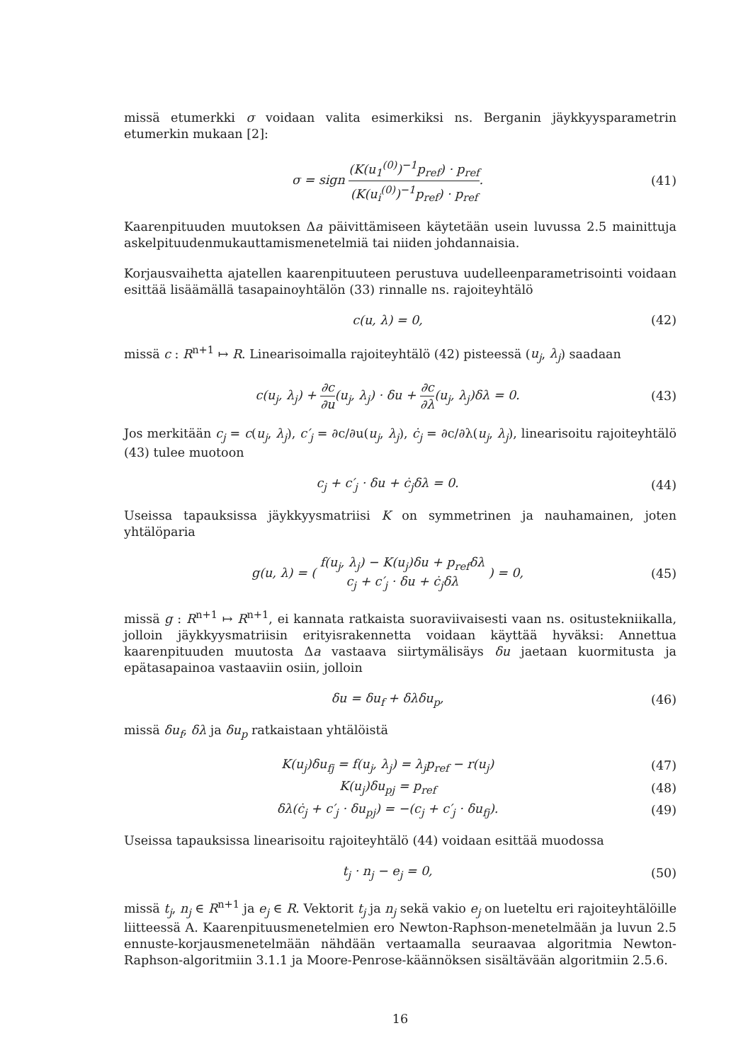missä etumerkki σ voidaan valita esimerkiksi ns. Berganin jäykkyysparametrin etumerkin mukaan [2]:
σ = sign (K(u<sub>1</sub><sup>(0)</sup>)<sup>−1</sup>p<sub>ref</sub>) · p<sub>ref</sub> (K(u<sub>i</sub><sup>(0)</sup>)<sup>−1</sup>p<sub>ref</sub>) · p<sub>ref</sub>.
(41)
Kaarenpituuden muutoksen Δa päivittämiseen käytetään usein luvussa 2.5 mainittuja askelpituudenmukauttamismenetelmiä tai niiden johdannaisia.
Korjausvaihetta ajatellen kaarenpituuteen perustuva uudelleenparametrisointi voidaan esittää lisäämällä tasapainoyhtälön (33) rinnalle ns. rajoiteyhtälö
c(u, λ) = 0, (42)
missä c : R<sup>n+1</sup> ↦ R. Linearisoimalla rajoiteyhtälö (42) pisteessä (u<sub>j</sub>, λ<sub>j</sub>) saadaan
c(u<sub>j</sub>, λ<sub>j</sub>) + ∂c ∂u(u<sub>j</sub>, λ<sub>j</sub>) · δu + ∂c ∂λ(u<sub>j</sub>, λ<sub>j</sub>)δλ = 0.
(43)
Jos merkitään c<sub>j</sub> = c(u<sub>j</sub>, λ<sub>j</sub>), c′<sub>j</sub> = ∂c/∂u(u<sub>j</sub>, λ<sub>j</sub>), ċ<sub>j</sub> = ∂c/∂λ(u<sub>j</sub>, λ<sub>j</sub>), linearisoitu rajoiteyhtälö (43) tulee muotoon
c<sub>j</sub> + c′<sub>j</sub> · δu + ċ<sub>j</sub>δλ = 0. (44)
Useissa tapauksissa jäykkyysmatriisi K on symmetrinen ja nauhamainen, joten yhtälöparia
g(u, λ) = ( f(u<sub>j</sub>, λ<sub>j</sub>) − K(u<sub>j</sub>)δu + p<sub>ref</sub>δλ c<sub>j</sub> + c′<sub>j</sub> · δu + ċ<sub>j</sub>δλ ) = 0,
(45)
missä g : R<sup>n+1</sup> ↦ R<sup>n+1</sup>, ei kannata ratkaista suoraviivaisesti vaan ns. ositustekniikalla, jolloin jäykkyysmatriisin erityisrakennetta voidaan käyttää hyväksi: Annettua kaarenpituuden muutosta Δa vastaava siirtymälisäys δu jaetaan kuormitusta ja epätasapainoa vastaaviin osiin, jolloin
δu = δu<sub>f</sub> + δλδu<sub>p</sub>, (46)
missä δu<sub>f</sub>, δλ ja δu<sub>p</sub> ratkaistaan yhtälöistä
K(u<sub>j</sub>)δu<sub>fj</sub> = f(u<sub>j</sub>, λ<sub>j</sub>) = λ<sub>j</sub>p<sub>ref</sub> − r(u<sub>j</sub>)
(47)
K(u<sub>j</sub>)δu<sub>pj</sub> = p<sub>ref</sub> (48)
δλ(ċ<sub>j</sub> + c′<sub>j</sub> · δu<sub>pj</sub>) = −(c<sub>j</sub> + c′<sub>j</sub> · δu<sub>fj</sub>).
(49)
Useissa tapauksissa linearisoitu rajoiteyhtälö (44) voidaan esittää muodossa
t<sub>j</sub> · n<sub>j</sub> − e<sub>j</sub> = 0, (50)
missä t<sub>j</sub>, n<sub>j</sub> ∈ R<sup>n+1</sup> ja e<sub>j</sub> ∈ R. Vektorit t<sub>j</sub> ja n<sub>j</sub> sekä vakio e<sub>j</sub> on lueteltu eri rajoiteyhtälöille liitteessä A. Kaarenpituusmenetelmien ero Newton-Raphson-menetelmään ja luvun 2.5 ennuste-korjausmenetelmään nähdään vertaamalla seuraavaa algoritmia Newton-Raphson-algoritmiin 3.1.1 ja Moore-Penrose-käännöksen sisältävään algoritmiin 2.5.6.
16